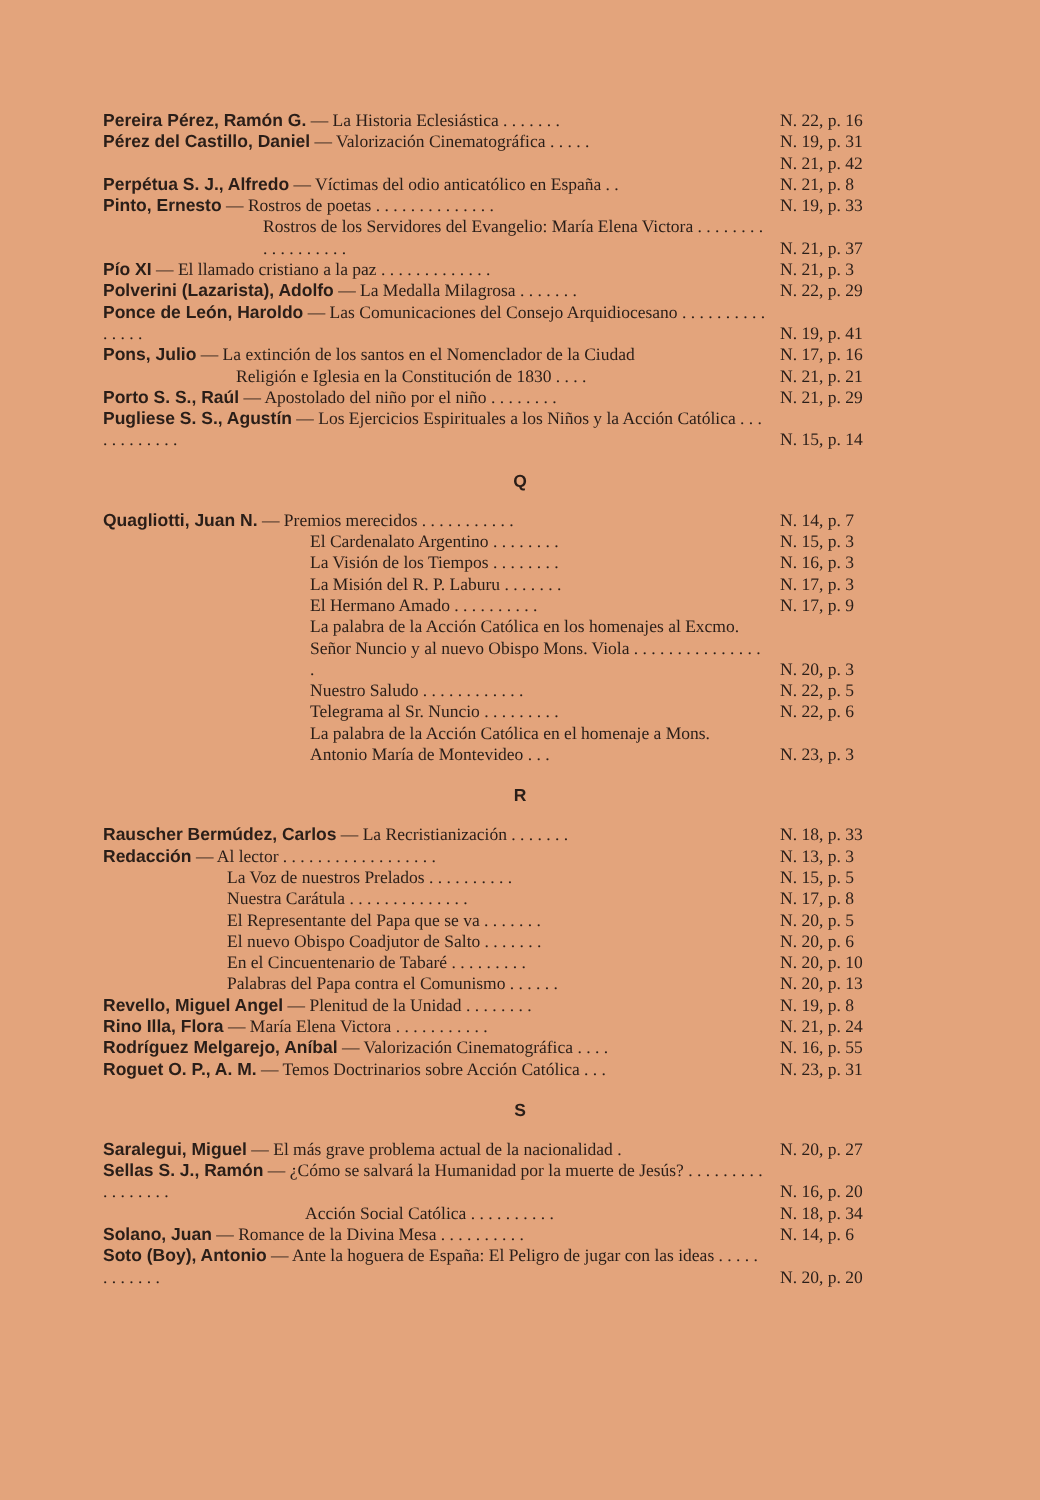Pereira Pérez, Ramón G. — La Historia Eclesiástica . . . . . . .
N. 22, p. 16
Pérez del Castillo, Daniel — Valorización Cinematográfica . . . . .
N. 19, p. 31
N. 21, p. 42
Perpétua S. J., Alfredo — Víctimas del odio anticatólico en España . .
N. 21, p. 8
Pinto, Ernesto — Rostros de poetas . . . . . . . . . . . . . .
N. 19, p. 33
Rostros de los Servidores del Evangelio: María Elena Victora . . . . . . . . . . . . . . . . . .
N. 21, p. 37
Pío XI — El llamado cristiano a la paz . . . . . . . . . . . . .
N. 21, p. 3
Polverini (Lazarista), Adolfo — La Medalla Milagrosa . . . . . . .
N. 22, p. 29
Ponce de León, Haroldo — Las Comunicaciones del Consejo Arquidiocesano . . . . . . . . . . . . . . .
N. 19, p. 41
Pons, Julio — La extinción de los santos en el Nomenclador de la Ciudad
N. 17, p. 16
Religión e Iglesia en la Constitución de 1830 . . . .
N. 21, p. 21
Porto S. S., Raúl — Apostolado del niño por el niño . . . . . . . .
N. 21, p. 29
Pugliese S. S., Agustín — Los Ejercicios Espirituales a los Niños y la Acción Católica . . . . . . . . . . . .
N. 15, p. 14
Q
Quagliotti, Juan N. — Premios merecidos . . . . . . . . . . .
N. 14, p. 7
El Cardenalato Argentino . . . . . . . .
N. 15, p. 3
La Visión de los Tiempos . . . . . . . .
N. 16, p. 3
La Misión del R. P. Laburu . . . . . . .
N. 17, p. 3
El Hermano Amado . . . . . . . . . .
N. 17, p. 9
La palabra de la Acción Católica en los homenajes al Excmo. Señor Nuncio y al nuevo Obispo Mons. Viola . . . . . . . . . . . . . . . .
N. 20, p. 3
Nuestro Saludo . . . . . . . . . . . .
N. 22, p. 5
Telegrama al Sr. Nuncio . . . . . . . . .
N. 22, p. 6
La palabra de la Acción Católica en el homenaje a Mons. Antonio María de Montevideo . . .
N. 23, p. 3
R
Rauscher Bermúdez, Carlos — La Recristianización . . . . . . .
N. 18, p. 33
Redacción — Al lector . . . . . . . . . . . . . . . . . .
N. 13, p. 3
La Voz de nuestros Prelados . . . . . . . . . .
N. 15, p. 5
Nuestra Carátula . . . . . . . . . . . . . .
N. 17, p. 8
El Representante del Papa que se va . . . . . . .
N. 20, p. 5
El nuevo Obispo Coadjutor de Salto . . . . . . .
N. 20, p. 6
En el Cincuentenario de Tabaré . . . . . . . . .
N. 20, p. 10
Palabras del Papa contra el Comunismo . . . . . .
N. 20, p. 13
Revello, Miguel Angel — Plenitud de la Unidad . . . . . . . .
N. 19, p. 8
Rino Illa, Flora — María Elena Victora . . . . . . . . . . .
N. 21, p. 24
Rodríguez Melgarejo, Aníbal — Valorización Cinematográfica . . . .
N. 16, p. 55
Roguet O. P., A. M. — Temos Doctrinarios sobre Acción Católica . . .
N. 23, p. 31
S
Saralegui, Miguel — El más grave problema actual de la nacionalidad .
N. 20, p. 27
Sellas S. J., Ramón — ¿Cómo se salvará la Humanidad por la muerte de Jesús? . . . . . . . . . . . . . . . . .
N. 16, p. 20
Acción Social Católica . . . . . . . . . .
N. 18, p. 34
Solano, Juan — Romance de la Divina Mesa . . . . . . . . . .
N. 14, p. 6
Soto (Boy), Antonio — Ante la hoguera de España: El Peligro de jugar con las ideas . . . . . . . . . . . .
N. 20, p. 20